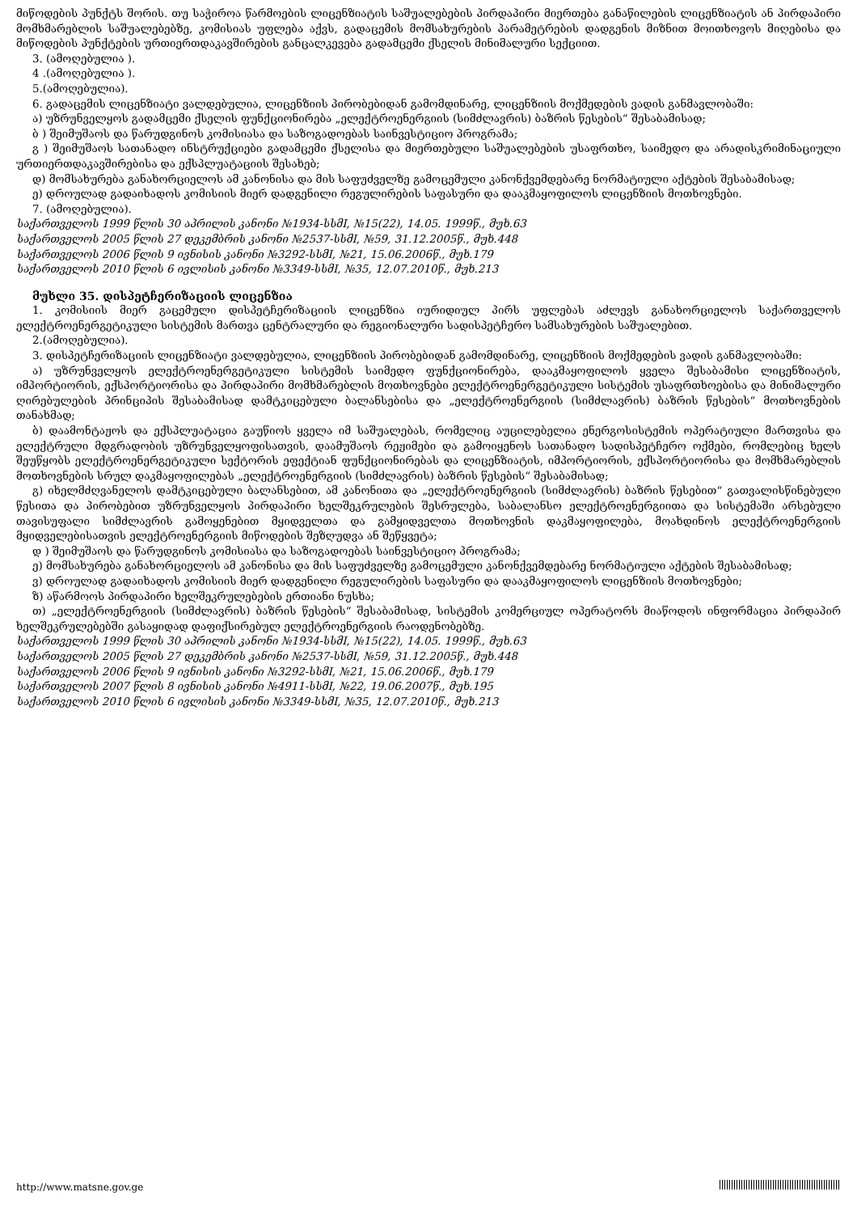მიწოდების პუნქტს შორის. თუ საჭიროა წარმოების ლიცენზიატის საშუალებების პირდაპირი მიერთება განაწილების ლიცენზიატის ან პირდაპირი მომხმარებლის საშუალებებზე, კომისიას უფლება აქვს, გადაცემის მომსახურების პარამეტრების დადგენის მიზნით მოითხოვოს მიღებისა და მიწოდების პუნქტების ურთიერთდაკავშირების განცალკევება გადამცემი ქსელის მინიმალური სექციით.
3. (ამოღებულია ).
4 .(ამოღებულია ).
5.(ამოღებულია).
6. გადაცემის ლიცენზიატი ვალდებულია, ლიცენზიის პირობებიდან გამომდინარე, ლიცენზიის მოქმედების ვადის განმავლობაში:
ა) უზრუნველყოს გადამცემი ქსელის ფუნქციონირება „ელექტროენერგიის (სიმძლავრის) ბაზრის წესების“ შესაბამისად;
ბ ) შეიმუშაოს და წარუდგინოს კომისიასა და საზოგადოებას საინვესტიციო პროგრამა;
გ ) შეიმუშაოს სათანადო ინსტრუქციები გადამცემი ქსელისა და მიერთებული საშუალებების უსაფრთხო, საიმედო და არადისკრიმინაციული ურთიერთდაკავშირებისა და ექსპლუატაციის შესახებ;
დ) მომსახურება განახორციელოს ამ კანონისა და მის საფუძველზე გამოცემული კანონქვემდებარე ნორმატიული აქტების შესაბამისად;
ე) დროულად გადაიხადოს კომისიის მიერ დადგენილი რეგულირების საფასური და დააკმაყოფილოს ლიცენზიის მოთხოვნები.
7. (ამოღებულია).
საქართველოს 1999 წლის 30 აპრილის კანონი №1934-სსმI, №15(22), 14.05. 1999წ., მუხ.63
საქართველოს 2005 წლის 27 დეკემბრის კანონი №2537-სსმI, №59, 31.12.2005წ., მუხ.448
საქართველოს 2006 წლის 9 ივნისის კანონი №3292-სსმI, №21, 15.06.2006წ., მუხ.179
საქართველოს 2010 წლის 6 ივლისის კანონი №3349-სსმI, №35, 12.07.2010წ., მუხ.213
მუხლი 35. დისპეტჩერიზაციის ლიცენზია
1. კომისიის მიერ გაცემული დისპეტჩერიზაციის ლიცენზია იურიდიულ პირს უფლებას აძლევს განახორციელოს საქართველოს ელექტროენერგეტიკული სისტემის მართვა ცენტრალური და რეგიონალური სადისპეტჩერო სამსახურების საშუალებით.
2.(ამოღებულია).
3. დისპეტჩერიზაციის ლიცენზიატი ვალდებულია, ლიცენზიის პირობებიდან გამომდინარე, ლიცენზიის მოქმედების ვადის განმავლობაში:
ა) უზრუნველყოს ელექტროენერგეტიკული სისტემის საიმედო ფუნქციონირება, დააკმაყოფილოს ყველა შესაბამისი ლიცენზიატის, იმპორტიორის, ექსპორტიორისა და პირდაპირი მომხმარებლის მოთხოვნები ელექტროენერგეტიკული სისტემის უსაფრთხოებისა და მინიმალური ღირებულების პრინციპის შესაბამისად დამტკიცებული ბალანსებისა და „ელექტროენერგიის (სიმძლავრის) ბაზრის წესების“ მოთხოვნების თანახმად;
ბ) დაამონტაჟოს და ექსპლუატაცია გაუწიოს ყველა იმ საშუალებას, რომელიც აუცილებელია ენერგოსისტემის ოპერატიული მართვისა და ელექტრული მდგრადობის უზრუნველყოფისათვის, დაამუშაოს რეჟიმები და გამოიყენოს სათანადო სადისპეტჩერო ოქმები, რომლებიც ხელს შეუწყობს ელექტროენერგეტიკული სექტორის ეფექტიან ფუნქციონირებას და ლიცენზიატის, იმპორტიორის, ექსპორტიორისა და მომხმარებლის მოთხოვნების სრულ დაკმაყოფილებას „ელექტროენერგიის (სიმძლავრის) ბაზრის წესების“ შესაბამისად;
გ) იხელმძღვანელოს დამტკიცებული ბალანსებით, ამ კანონითა და „ელექტროენერგიის (სიმძლავრის) ბაზრის წესებით“ გათვალისწინებული წესითა და პირობებით უზრუნველყოს პირდაპირი ხელშეკრულების შესრულება, საბალანსო ელექტროენერგიითა და სისტემაში არსებული თავისუფალი სიმძლავრის გამოყენებით მყიდველთა და გამყიდველთა მოთხოვნის დაკმაყოფილება, მოახდინოს ელექტროენერგიის მყიდველებისათვის ელექტროენერგიის მიწოდების შეზღუდვა ან შეწყვეტა;
დ ) შეიმუშაოს და წარუდგინოს კომისიასა და საზოგადოებას საინვესტიციო პროგრამა;
ე) მომსახურება განახორციელოს ამ კანონისა და მის საფუძველზე გამოცემული კანონქვემდებარე ნორმატიული აქტების შესაბამისად;
ვ) დროულად გადაიხადოს კომისიის მიერ დადგენილი რეგულირების საფასური და დააკმაყოფილოს ლიცენზიის მოთხოვნები;
ზ) აწარმოოს პირდაპირი ხელშეკრულებების ერთიანი ნუსხა;
თ) „ელექტროენერგიის (სიმძლავრის) ბაზრის წესების“ შესაბამისად, სისტემის კომერციულ ოპერატორს მიაწოდოს ინფორმაცია პირდაპირ ხელშეკრულებებში გასაყიდად დაფიქსირებულ ელექტროენერგიის რაოდენობებზე.
საქართველოს 1999 წლის 30 აპრილის კანონი №1934-სსმI, №15(22), 14.05. 1999წ., მუხ.63
საქართველოს 2005 წლის 27 დეკემბრის კანონი №2537-სსმI, №59, 31.12.2005წ., მუხ.448
საქართველოს 2006 წლის 9 ივნისის კანონი №3292-სსმI, №21, 15.06.2006წ., მუხ.179
საქართველოს 2007 წლის 8 ივნისის კანონი №4911-სსმI, №22, 19.06.2007წ., მუხ.195
საქართველოს 2010 წლის 6 ივლისის კანონი №3349-სსმI, №35, 12.07.2010წ., მუხ.213
http://www.matsne.gov.ge